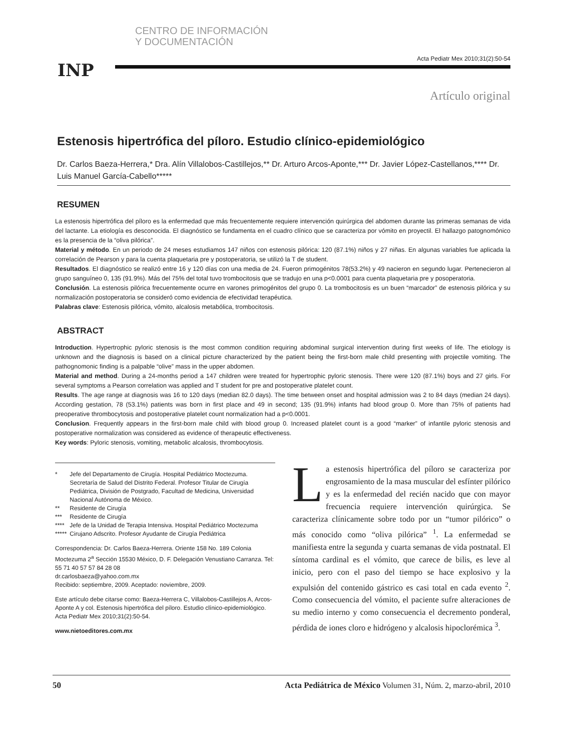CENTRO DE INFORMACIÓN
Y DOCUMENTACIÓN
Acta Pediatr Mex 2010;31(2):50-54
INP
Artículo original
Estenosis hipertrófica del píloro. Estudio clínico-epidemiológico
Dr. Carlos Baeza-Herrera,* Dra. Alín Villalobos-Castillejos,** Dr. Arturo Arcos-Aponte,*** Dr. Javier López-Castellanos,**** Dr. Luis Manuel García-Cabello*****
RESUMEN
La estenosis hipertrófica del píloro es la enfermedad que más frecuentemente requiere intervención quirúrgica del abdomen durante las primeras semanas de vida del lactante. La etiología es desconocida. El diagnóstico se fundamenta en el cuadro clínico que se caracteriza por vómito en proyectil. El hallazgo patognomónico es la presencia de la “oliva pilórica”.
Material y método. En un periodo de 24 meses estudiamos 147 niños con estenosis pilórica: 120 (87.1%) niños y 27 niñas. En algunas variables fue aplicada la correlación de Pearson y para la cuenta plaquetaria pre y postoperatoria, se utilizó la T de student.
Resultados. El diagnóstico se realizó entre 16 y 120 días con una media de 24. Fueron primogénitos 78(53.2%) y 49 nacieron en segundo lugar. Pertenecieron al grupo sanguíneo 0, 135 (91.9%). Más del 75% del total tuvo trombocitosis que se tradujo en una p<0.0001 para cuenta plaquetaria pre y posoperatoria.
Conclusión. La estenosis pilórica frecuentemente ocurre en varones primogénitos del grupo 0. La trombocitosis es un buen “marcador” de estenosis pilórica y su normalización postoperatoria se consideró como evidencia de efectividad terapéutica.
Palabras clave: Estenosis pilórica, vómito, alcalosis metabólica, trombocitosis.
ABSTRACT
Introduction. Hypertrophic pyloric stenosis is the most common condition requiring abdominal surgical intervention during first weeks of life. The etiology is unknown and the diagnosis is based on a clinical picture characterized by the patient being the first-born male child presenting with projectile vomiting. The pathognomonic finding is a palpable “olive” mass in the upper abdomen.
Material and method. During a 24-months period a 147 children were treated for hypertrophic pyloric stenosis. There were 120 (87.1%) boys and 27 girls. For several symptoms a Pearson correlation was applied and T student for pre and postoperative platelet count.
Results. The age range at diagnosis was 16 to 120 days (median 82.0 days). The time between onset and hospital admission was 2 to 84 days (median 24 days). According gestation, 78 (53.1%) patients was born in first place and 49 in second; 135 (91.9%) infants had blood group 0. More than 75% of patients had preoperative thrombocytosis and postoperative platelet count normalization had a p<0.0001.
Conclusion. Frequently appears in the first-born male child with blood group 0. Increased platelet count is a good “marker” of infantile pyloric stenosis and postoperative normalization was considered as evidence of therapeutic effectiveness.
Key words: Pyloric stenosis, vomiting, metabolic alcalosis, thrombocytosis.
| * | Jefe del Departamento de Cirugía. Hospital Pediátrico Moctezuma. Secretaría de Salud del Distrito Federal. Profesor Titular de Cirugía Pediátrica, División de Postgrado, Facultad de Medicina, Universidad Nacional Autónoma de México. |
| ** | Residente de Cirugía |
| *** | Residente de Cirugía |
| **** | Jefe de la Unidad de Terapia Intensiva. Hospital Pediátrico Moctezuma |
| ***** | Cirujano Adscrito. Profesor Ayudante de Cirugía Pediátrica |
Correspondencia: Dr. Carlos Baeza-Herrera. Oriente 158 No. 189 Colonia Moctezuma 2<sup>a</sup> Sección 15530 México, D. F. Delegación Venustiano Carranza. Tel: 55 71 40 57 57 84 28 08
dr.carlosbaeza@yahoo.com.mx
Recibido: septiembre, 2009. Aceptado: noviembre, 2009.
Este artículo debe citarse como: Baeza-Herrera C, Villalobos-Castillejos A, Arcos-Aponte A y col. Estenosis hipertrófica del píloro. Estudio clínico-epidemiológico. Acta Pediatr Mex 2010;31(2):50-54.
www.nietoeditores.com.mx
La estenosis hipertrófica del píloro se caracteriza por engrosamiento de la masa muscular del esfínter pilórico y es la enfermedad del recién nacido que con mayor frecuencia requiere intervención quirúrgica. Se caracteriza clínicamente sobre todo por un “tumor pilórico” o más conocido como “oliva pilórica” <sup>1</sup>. La enfermedad se manifiesta entre la segunda y cuarta semanas de vida postnatal. El síntoma cardinal es el vómito, que carece de bilis, es leve al inicio, pero con el paso del tiempo se hace explosivo y la expulsión del contenido gástrico es casi total en cada evento <sup>2</sup>. Como consecuencia del vómito, el paciente sufre alteraciones de su medio interno y como consecuencia el decremento ponderal, pérdida de iones cloro e hidrógeno y alcalosis hipoclorémica <sup>3</sup>.
50 Acta Pediátrica de México Volumen 31, Núm. 2, marzo-abril, 2010